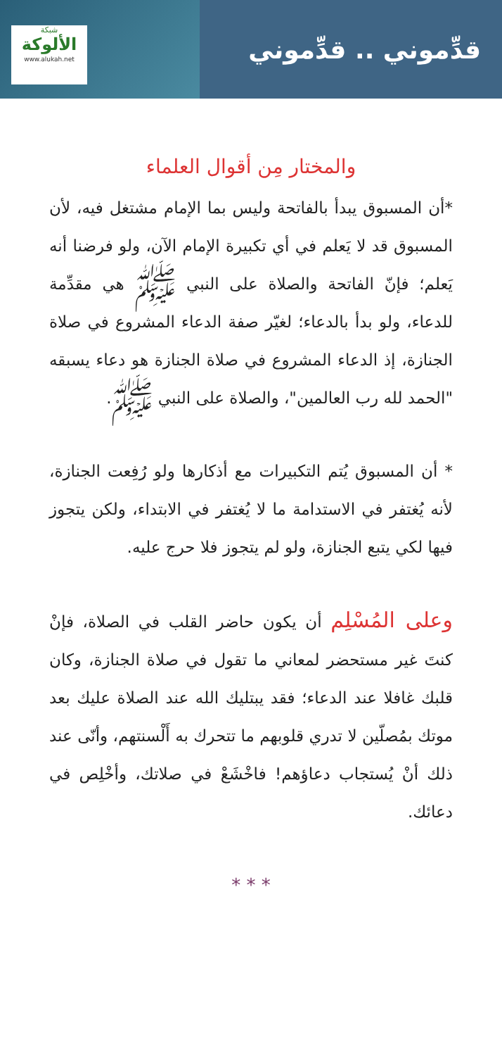شبكة
الألوكة
www.alukah.net
قدِّموني .. قدِّموني
والمختار مِن أقوال العلماء
*أن المسبوق يبدأ بالفاتحة وليس بما الإمام مشتغل فيه، لأن المسبوق قد لا يَعلم في أي تكبيرة الإمام الآن، ولو فرضنا أنه يَعلم؛ فإنّ الفاتحة والصلاة على النبي ﷺ هي مقدِّمة للدعاء، ولو بدأ بالدعاء؛ لغيّر صفة الدعاء المشروع في صلاة الجنازة، إذ الدعاء المشروع في صلاة الجنازة هو دعاء يسبقه "الحمد لله رب العالمين"، والصلاة على النبي ﷺ.
* أن المسبوق يُتم التكبيرات مع أذكارها ولو رُفِعت الجنازة، لأنه يُغتفر في الاستدامة ما لا يُغتفر في الابتداء، ولكن يتجوز فيها لكي يتبع الجنازة، ولو لم يتجوز فلا حرج عليه.
وعلى المُسْلِم أن يكون حاضر القلب في الصلاة، فإنْ كنتَ غير مستحضر لمعاني ما تقول في صلاة الجنازة، وكان قلبك غافلا عند الدعاء؛ فقد يبتليك الله عند الصلاة عليك بعد موتك بمُصلّين لا تدري قلوبهم ما تتحرك به أَلْسنتهم، وأنّى عند ذلك أنْ يُستجاب دعاؤهم! فاخْشَعْ في صلاتك، وأخْلِص في دعائك.
* * *